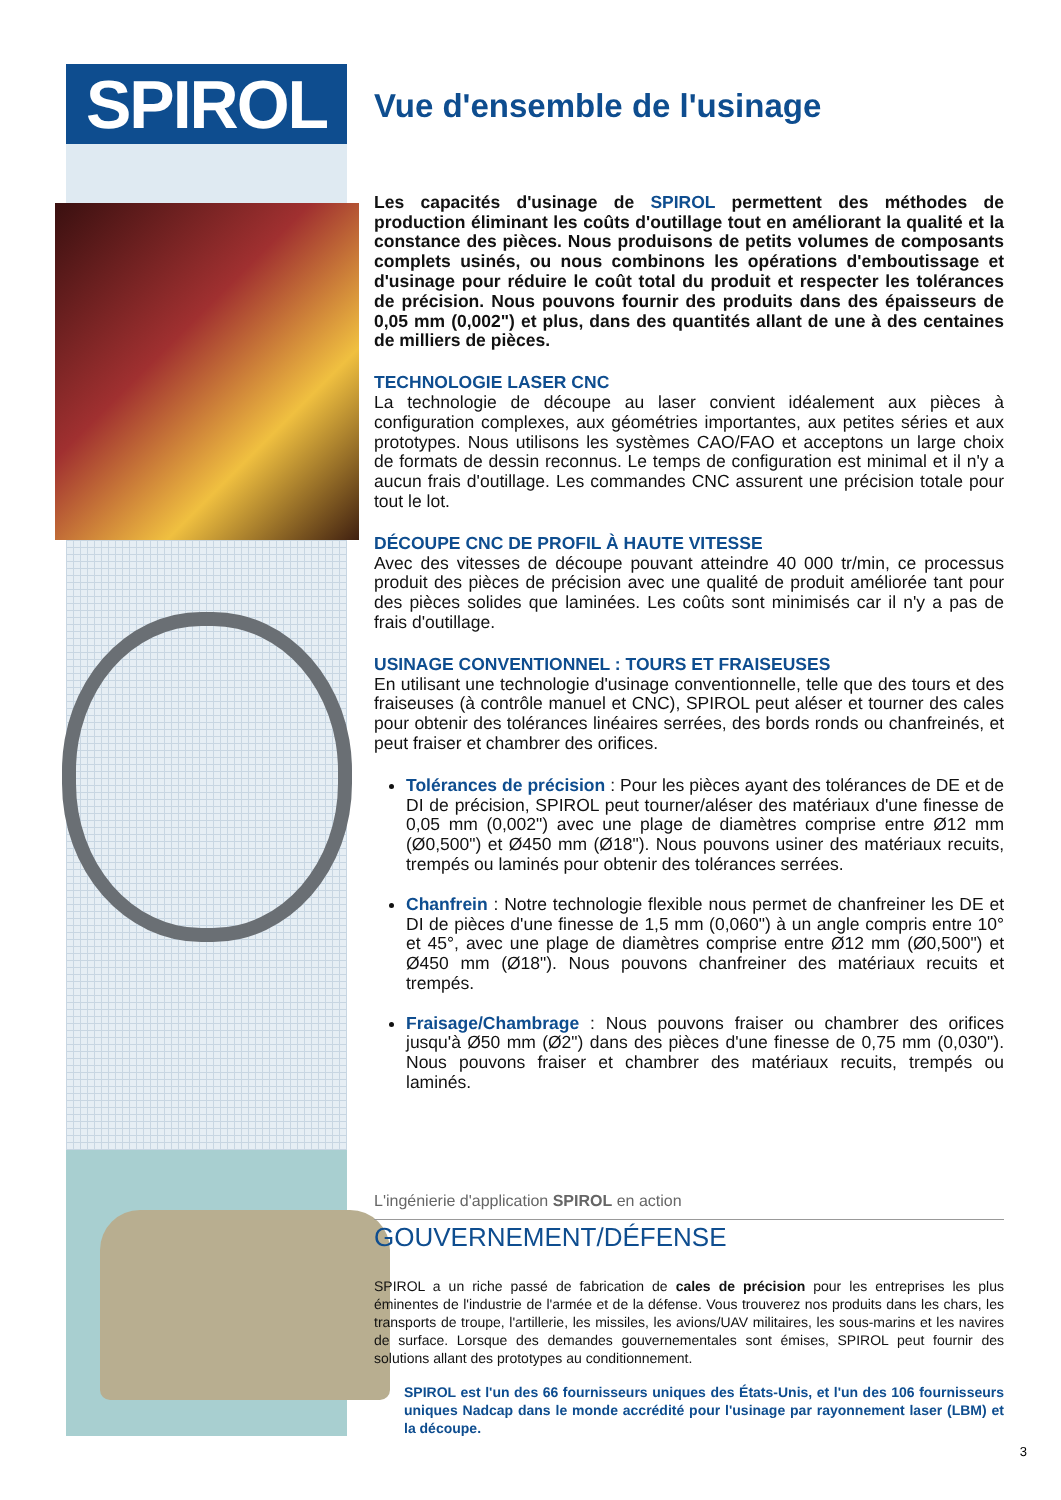SPIROL
Vue d'ensemble de l'usinage
Les capacités d'usinage de SPIROL permettent des méthodes de production éliminant les coûts d'outillage tout en améliorant la qualité et la constance des pièces. Nous produisons de petits volumes de composants complets usinés, ou nous combinons les opérations d'emboutissage et d'usinage pour réduire le coût total du produit et respecter les tolérances de précision. Nous pouvons fournir des produits dans des épaisseurs de 0,05 mm (0,002") et plus, dans des quantités allant de une à des centaines de milliers de pièces.
TECHNOLOGIE LASER CNC
La technologie de découpe au laser convient idéalement aux pièces à configuration complexes, aux géométries importantes, aux petites séries et aux prototypes. Nous utilisons les systèmes CAO/FAO et acceptons un large choix de formats de dessin reconnus. Le temps de configuration est minimal et il n'y a aucun frais d'outillage. Les commandes CNC assurent une précision totale pour tout le lot.
DÉCOUPE CNC DE PROFIL À HAUTE VITESSE
Avec des vitesses de découpe pouvant atteindre 40 000 tr/min, ce processus produit des pièces de précision avec une qualité de produit améliorée tant pour des pièces solides que laminées. Les coûts sont minimisés car il n'y a pas de frais d'outillage.
USINAGE CONVENTIONNEL : TOURS ET FRAISEUSES
En utilisant une technologie d'usinage conventionnelle, telle que des tours et des fraiseuses (à contrôle manuel et CNC), SPIROL peut aléser et tourner des cales pour obtenir des tolérances linéaires serrées, des bords ronds ou chanfreinés, et peut fraiser et chambrer des orifices.
Tolérances de précision : Pour les pièces ayant des tolérances de DE et de DI de précision, SPIROL peut tourner/aléser des matériaux d'une finesse de 0,05 mm (0,002") avec une plage de diamètres comprise entre Ø12 mm (Ø0,500") et Ø450 mm (Ø18"). Nous pouvons usiner des matériaux recuits, trempés ou laminés pour obtenir des tolérances serrées.
Chanfrein : Notre technologie flexible nous permet de chanfreiner les DE et DI de pièces d'une finesse de 1,5 mm (0,060") à un angle compris entre 10° et 45°, avec une plage de diamètres comprise entre Ø12 mm (Ø0,500") et Ø450 mm (Ø18"). Nous pouvons chanfreiner des matériaux recuits et trempés.
Fraisage/Chambrage : Nous pouvons fraiser ou chambrer des orifices jusqu'à Ø50 mm (Ø2") dans des pièces d'une finesse de 0,75 mm (0,030"). Nous pouvons fraiser et chambrer des matériaux recuits, trempés ou laminés.
L'ingénierie d'application SPIROL en action
GOUVERNEMENT/DÉFENSE
SPIROL a un riche passé de fabrication de cales de précision pour les entreprises les plus éminentes de l'industrie de l'armée et de la défense. Vous trouverez nos produits dans les chars, les transports de troupe, l'artillerie, les missiles, les avions/UAV militaires, les sous-marins et les navires de surface. Lorsque des demandes gouvernementales sont émises, SPIROL peut fournir des solutions allant des prototypes au conditionnement.
SPIROL est l'un des 66 fournisseurs uniques des États-Unis, et l'un des 106 fournisseurs uniques Nadcap dans le monde accrédité pour l'usinage par rayonnement laser (LBM) et la découpe.
3